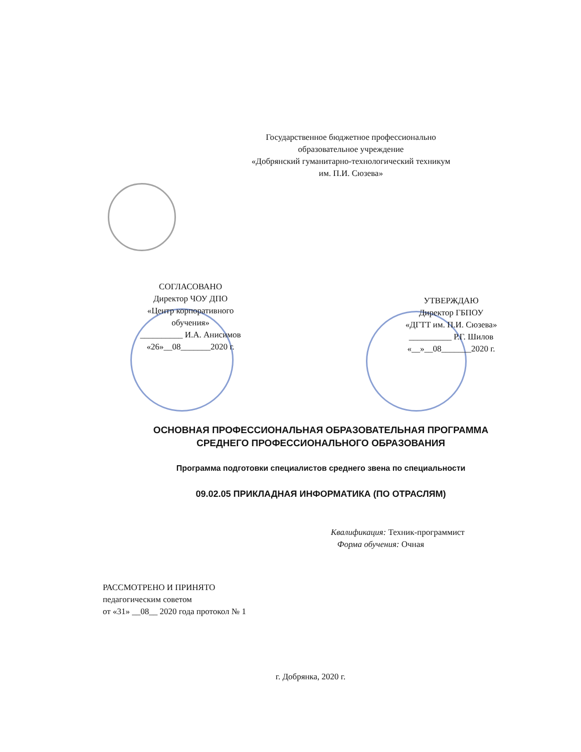Государственное бюджетное профессионально
образовательное учреждение
«Добрянский гуманитарно-технологический техникум
им. П.И. Сюзева»
СОГЛАСОВАНО
Директор ЧОУ ДПО
«Центр корпоративного
обучения»
__________ И.А. Анисимов
«26»__08_______2020 г.
УТВЕРЖДАЮ
Директор ГБПОУ
«ДГТТ им. П.И. Сюзева»
__________ Р.Г. Шилов
«__»__08_______2020 г.
ОСНОВНАЯ ПРОФЕССИОНАЛЬНАЯ ОБРАЗОВАТЕЛЬНАЯ ПРОГРАММА
СРЕДНЕГО ПРОФЕССИОНАЛЬНОГО ОБРАЗОВАНИЯ
Программа подготовки специалистов среднего звена по специальности
09.02.05 ПРИКЛАДНАЯ ИНФОРМАТИКА (ПО ОТРАСЛЯМ)
Квалификация: Техник-программист
Форма обучения: Очная
РАССМОТРЕНО И ПРИНЯТО
педагогическим советом
от «31» __08__ 2020 года протокол № 1
г. Добрянка, 2020 г.